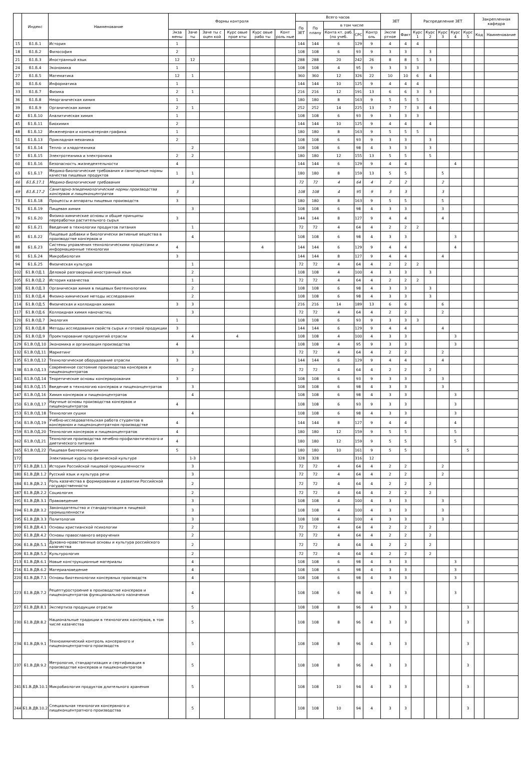| | Индекс | Наименование | Формы контроля | | | | | | Всего часов | | | | | ЗЕТ | | Распределение ЗЕТ | | | | | Закрепленная кафедра | |
| --- | --- | --- | --- | --- | --- | --- | --- | --- | --- | --- | --- | --- | --- | --- | --- | --- | --- | --- | --- | --- | --- | --- |
| | | | | | | | | | По ЗЕТ | По плану | в том числе | | | | | | | | | | | |
| | | | Экза мены | Заче ты | Заче ты с оцен кой | Курс овые прое кты | Курс овые рабо ты | Конт роль ные | | | Конта кт. раб. (по учеб. | СРС | Контр оль | Экспе ртное | Факт | Курс 1 | Курс 2 | Курс 3 | Курс 4 | Курс 5 | Код | Наименование |
| 15 | Б1.Б.1 | История | 1 | | | | | | 144 | 144 | 6 | 129 | 9 | 4 | 4 | 4 | | | | | | |
| 18 | Б1.Б.2 | Философия | 2 | | | | | | 108 | 108 | 6 | 93 | 9 | 3 | 3 | | 3 | | | | | |
| 21 | Б1.Б.3 | Иностранный язык | 12 | 12 | | | | | 288 | 288 | 20 | 242 | 26 | 8 | 8 | 5 | 3 | | | | | |
| 24 | Б1.Б.4 | Экономика | 1 | | | | | | 108 | 108 | 4 | 95 | 9 | 3 | 3 | 3 | | | | | | |
| 27 | Б1.Б.5 | Математика | 12 | 1 | | | | | 360 | 360 | 12 | 326 | 22 | 10 | 10 | 6 | 4 | | | | | |
| 30 | Б1.Б.6 | Информатика | 1 | | | | | | 144 | 144 | 10 | 125 | 9 | 4 | 4 | 4 | | | | | | |
| 33 | Б1.Б.7 | Физика | 2 | 1 | | | | | 216 | 216 | 12 | 191 | 13 | 6 | 6 | 3 | 3 | | | | | |
| 36 | Б1.Б.8 | Неорганическая химия | 1 | | | | | | 180 | 180 | 8 | 163 | 9 | 5 | 5 | 5 | | | | | | |
| 39 | Б1.Б.9 | Органическая химия | 2 | 1 | | | | | 252 | 252 | 14 | 225 | 13 | 7 | 7 | 3 | 4 | | | | | |
| 42 | Б1.Б.10 | Аналитическая химия | 1 | | | | | | 108 | 108 | 6 | 93 | 9 | 3 | 3 | 3 | | | | | | |
| 45 | Б1.Б.11 | Биохимия | 2 | | | | | | 144 | 144 | 10 | 125 | 9 | 4 | 4 | | 4 | | | | | |
| 48 | Б1.Б.12 | Инженерная и компьютерная графика | 1 | | | | | | 180 | 180 | 8 | 163 | 9 | 5 | 5 | 5 | | | | | | |
| 51 | Б1.Б.13 | Прикладная механика | 2 | | | | | | 108 | 108 | 6 | 93 | 9 | 3 | 3 | | 3 | | | | | |
| 54 | Б1.Б.14 | Тепло- и хладотехника | | 2 | | | | | 108 | 108 | 6 | 98 | 4 | 3 | 3 | | 3 | | | | | |
| 57 | Б1.Б.15 | Электротехника и электроника | 2 | 2 | | | | | 180 | 180 | 12 | 155 | 13 | 5 | 5 | | 5 | | | | | |
| 60 | Б1.Б.16 | Безопасность жизнедеятельности | 4 | | | | | | 144 | 144 | 6 | 129 | 9 | 4 | 4 | | | | 4 | | | |
| 63 | Б1.Б.17 | Медико-биологические требования и санитарные нормы качества пищевых продуктов | 1 | 1 | | | | | 180 | 180 | 8 | 159 | 13 | 5 | 5 | | | 5 | | | | |
| 66 | Б1.Б.17.1 | Медико-биологические требования | | 3 | | | | | 72 | 72 | 4 | 64 | 4 | 2 | 2 | | | 2 | | | | |
| 69 | Б1.Б.17.2 | Санитарно-эпидемиологические нормы производства консервов и пищеконцентратов | 3 | | | | | | 108 | 108 | 4 | 95 | 9 | 3 | 3 | | | 3 | | | | |
| 73 | Б1.Б.18 | Процессы и аппараты пищевых производств | 3 | | | | | | 180 | 180 | 8 | 163 | 9 | 5 | 5 | | | 5 | | | | |
| 76 | Б1.Б.19 | Пищевая химия | | 3 | | | | | 108 | 108 | 6 | 98 | 4 | 3 | 3 | | | 3 | | | | |
| 79 | Б1.Б.20 | Физико-химические основы и общие принципы переработки растительного сырья | 3 | | | | | | 144 | 144 | 8 | 127 | 9 | 4 | 4 | | | 4 | | | | |
| 82 | Б1.Б.21 | Введение в технологии продуктов питания | | 1 | | | | | 72 | 72 | 4 | 64 | 4 | 2 | 2 | 2 | | | | | | |
| 85 | Б1.Б.22 | Пищевые добавки и биологически активные вещества в производстве консервов и | | 4 | | | | | 108 | 108 | 6 | 98 | 4 | 3 | 3 | | | | 3 | | | |
| 88 | Б1.Б.23 | Системы управления технологическими процессами и информационные технологии | 4 | | | | 4 | | 144 | 144 | 6 | 129 | 9 | 4 | 4 | | | | 4 | | | |
| 91 | Б1.Б.24 | Микробиология | 3 | | | | | | 144 | 144 | 8 | 127 | 9 | 4 | 4 | | | 4 | | | | |
| 94 | Б1.Б.25 | Физическая культура | | 1 | | | | | 72 | 72 | 4 | 64 | 4 | 2 | 2 | 2 | | | | | | |
| 102 | Б1.В.ОД.1 | Деловой разговорный иностранный язык | | 2 | | | | | 108 | 108 | 4 | 100 | 4 | 3 | 3 | | 3 | | | | | |
| 105 | Б1.В.ОД.2 | История казачества | | 1 | | | | | 72 | 72 | 4 | 64 | 4 | 2 | 2 | 2 | | | | | | |
| 108 | Б1.В.ОД.3 | Органическая химия в пищевых биотехнологиях | | 2 | | | | | 108 | 108 | 6 | 98 | 4 | 3 | 3 | | 3 | | | | | |
| 111 | Б1.В.ОД.4 | Физико-химические методы исследования | | 2 | | | | | 108 | 108 | 6 | 98 | 4 | 3 | 3 | | 3 | | | | | |
| 114 | Б1.В.ОД.5 | Физическая и коллоидная химия | 3 | 3 | | | | | 216 | 216 | 14 | 189 | 13 | 6 | 6 | | | 6 | | | | |
| 117 | Б1.В.ОД.6 | Коллоидная химия наночастиц | | 3 | | | | | 72 | 72 | 4 | 64 | 4 | 2 | 2 | | | 2 | | | | |
| 120 | Б1.В.ОД.7 | Экология | 1 | | | | | | 108 | 108 | 6 | 93 | 9 | 3 | 3 | 3 | | | | | | |
| 123 | Б1.В.ОД.8 | Методы исследования свойств сырья и готовой продукции | 3 | | | | | | 144 | 144 | 6 | 129 | 9 | 4 | 4 | | | 4 | | | | |
| 126 | Б1.В.ОД.9 | Проектирование предприятий отрасли | | 4 | | 4 | | | 108 | 108 | 4 | 100 | 4 | 3 | 3 | | | | 3 | | | |
| 129 | Б1.В.ОД.10 | Экономика и организация производства | 4 | | | | | | 108 | 108 | 4 | 95 | 9 | 3 | 3 | | | | 3 | | | |
| 132 | Б1.В.ОД.11 | Маркетинг | | 3 | | | | | 72 | 72 | 4 | 64 | 4 | 2 | 2 | | | 2 | | | | |
| 135 | Б1.В.ОД.12 | Технологическое оборудование отрасли | 3 | | | | | | 144 | 144 | 6 | 129 | 9 | 4 | 4 | | | 4 | | | | |
| 138 | Б1.В.ОД.13 | Современное состояние производства консервов и пищеконцентратов | | 2 | | | | | 72 | 72 | 4 | 64 | 4 | 2 | 2 | | 2 | | | | | |
| 141 | Б1.В.ОД.14 | Теоретические основы консервирования | 3 | | | | | | 108 | 108 | 6 | 93 | 9 | 3 | 3 | | | 3 | | | | |
| 144 | Б1.В.ОД.15 | Введение в технологию консервов и пищеконцентратов | | 3 | | | | | 108 | 108 | 6 | 98 | 4 | 3 | 3 | | | 3 | | | | |
| 147 | Б1.В.ОД.16 | Химия консервов и пищеконцентратов | | 4 | | | | | 108 | 108 | 6 | 98 | 4 | 3 | 3 | | | | 3 | | | |
| 150 | Б1.В.ОД.17 | Научные основы производства консервов и пищеконцентратов | 4 | | | | | | 108 | 108 | 6 | 93 | 9 | 3 | 3 | | | | 3 | | | |
| 153 | Б1.В.ОД.18 | Технология сушки | | 4 | | | | | 108 | 108 | 6 | 98 | 4 | 3 | 3 | | | | 3 | | | |
| 156 | Б1.В.ОД.19 | Учебно-исследовательская работа студентов в консервном и пищеконцентратном производстве | 4 | | | | | | 144 | 144 | 8 | 127 | 9 | 4 | 4 | | | | 4 | | | |
| 159 | Б1.В.ОД.20 | Технология консервов и пищеконцентратов | 4 | | | | | | 180 | 180 | 12 | 159 | 9 | 5 | 5 | | | | 5 | | | |
| 162 | Б1.В.ОД.21 | Технология производства лечебно-профилактического и диетического питания | 4 | | | | | | 180 | 180 | 12 | 159 | 9 | 5 | 5 | | | | 5 | | | |
| 165 | Б1.В.ОД.22 | Пищевая биотехнология | 5 | | | | | | 180 | 180 | 10 | 161 | 9 | 5 | 5 | | | | | 5 | | |
| 172 | | Элективные курсы по физической культуре | | 1-3 | | | | | 328 | 328 | | 316 | 12 | | | | | | | | | |
| 177 | Б1.В.ДВ.1.1 | История Российской пищевой промышленности | | 3 | | | | | 72 | 72 | 4 | 64 | 4 | 2 | 2 | | | 2 | | | | |
| 180 | Б1.В.ДВ.1.2 | Русский язык и культура речи | | 3 | | | | | 72 | 72 | 4 | 64 | 4 | 2 | 2 | | | 2 | | | | |
| 184 | Б1.В.ДВ.2.1 | Роль казачества в формировании и развитии Российской государственности | | 2 | | | | | 72 | 72 | 4 | 64 | 4 | 2 | 2 | | 2 | | | | | |
| 187 | Б1.В.ДВ.2.2 | Социология | | 2 | | | | | 72 | 72 | 4 | 64 | 4 | 2 | 2 | | 2 | | | | | |
| 191 | Б1.В.ДВ.3.1 | Правоведение | | 3 | | | | | 108 | 108 | 4 | 100 | 4 | 3 | 3 | | | 3 | | | | |
| 194 | Б1.В.ДВ.3.2 | Законодательство и стандартизация в пищевой промышленности | | 3 | | | | | 108 | 108 | 4 | 100 | 4 | 3 | 3 | | | 3 | | | | |
| 195 | Б1.В.ДВ.3.3 | Политология | | 3 | | | | | 108 | 108 | 4 | 100 | 4 | 3 | 3 | | | 3 | | | | |
| 199 | Б1.В.ДВ.4.1 | Основы христианской психологии | | 2 | | | | | 72 | 72 | 4 | 64 | 4 | 2 | 2 | | 2 | | | | | |
| 202 | Б1.В.ДВ.4.2 | Основы православного вероучения | | 2 | | | | | 72 | 72 | 4 | 64 | 4 | 2 | 2 | | 2 | | | | | |
| 206 | Б1.В.ДВ.5.1 | Духовно-нравственные основы и культура российского казачества | | 2 | | | | | 72 | 72 | 4 | 64 | 4 | 2 | 2 | | 2 | | | | | |
| 209 | Б1.В.ДВ.5.2 | Культурология | | 2 | | | | | 72 | 72 | 4 | 64 | 4 | 2 | 2 | | 2 | | | | | |
| 213 | Б1.В.ДВ.6.1 | Новые конструкционные материалы | | 4 | | | | | 108 | 108 | 6 | 98 | 4 | 3 | 3 | | | | 3 | | | |
| 216 | Б1.В.ДВ.6.2 | Материаловедение | | 4 | | | | | 108 | 108 | 6 | 98 | 4 | 3 | 3 | | | | 3 | | | |
| 220 | Б1.В.ДВ.7.1 | Основы биотехнологии консервных производств | | 4 | | | | | 108 | 108 | 6 | 98 | 4 | 3 | 3 | | | | 3 | | | |
| 223 | Б1.В.ДВ.7.2 | Рецептуростроение в производстве консервов и пищеконцентратов функционального назначения | | 4 | | | | | 108 | 108 | 6 | 98 | 4 | 3 | 3 | | | | 3 | | | |
| 227 | Б1.В.ДВ.8.1 | Экспертиза продукции отрасли | | 5 | | | | | 108 | 108 | 8 | 96 | 4 | 3 | 3 | | | | | 3 | | |
| 230 | Б1.В.ДВ.8.2 | Национальные традиции в технологиях консервов, в том числе казачества | | 5 | | | | | 108 | 108 | 8 | 96 | 4 | 3 | 3 | | | | | 3 | | |
| 234 | Б1.В.ДВ.9.1 | Технохимический контроль консервного и пищеконцентратного производств | | 5 | | | | | 108 | 108 | 8 | 96 | 4 | 3 | 3 | | | | | 3 | | |
| 237 | Б1.В.ДВ.9.2 | Метрология, стандартизация и сертификация в производстве консервов и пищеконцентратов | | 5 | | | | | 108 | 108 | 8 | 96 | 4 | 3 | 3 | | | | | 3 | | |
| 241 | Б1.В.ДВ.10.1 | Микробиология продуктов длительного хранения | | 5 | | | | | 108 | 108 | 10 | 94 | 4 | 3 | 3 | | | | | 3 | | |
| 244 | Б1.В.ДВ.10.2 | Специальная технология консервного и пищеконцентратного производства | | 5 | | | | | 108 | 108 | 10 | 94 | 4 | 3 | 3 | | | | | 3 | | |